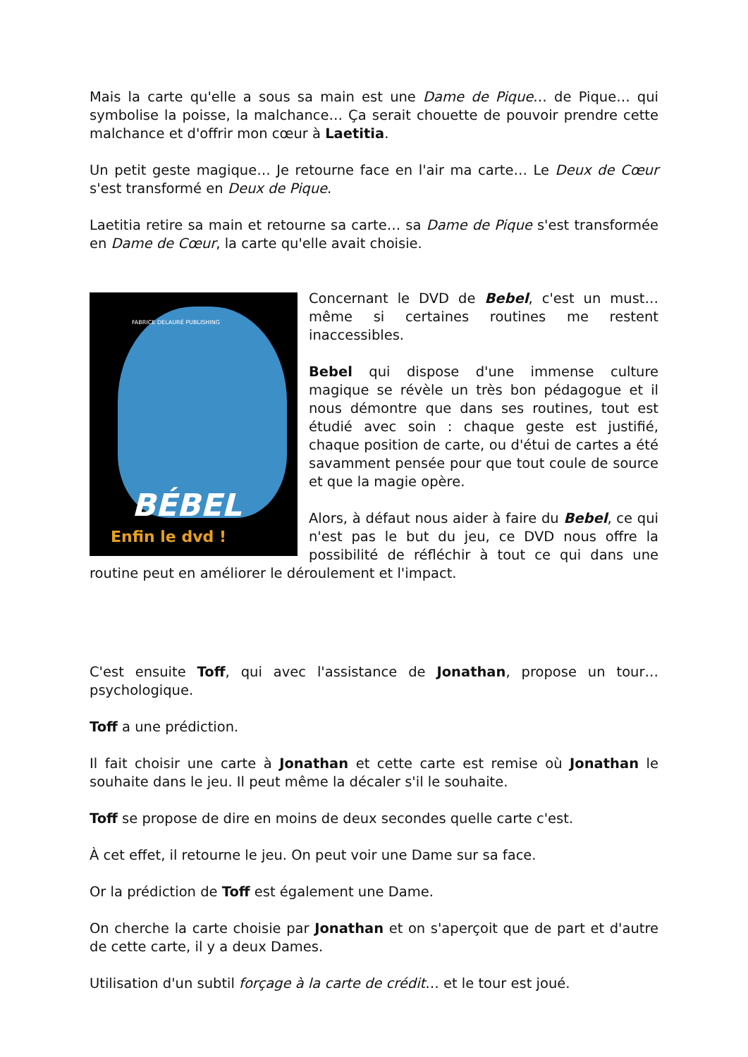Mais la carte qu'elle a sous sa main est une Dame de Pique… de Pique… qui symbolise la poisse, la malchance… Ça serait chouette de pouvoir prendre cette malchance et d'offrir mon cœur à Laetitia.
Un petit geste magique… Je retourne face en l'air ma carte… Le Deux de Cœur s'est transformé en Deux de Pique.
Laetitia retire sa main et retourne sa carte… sa Dame de Pique s'est transformée en Dame de Cœur, la carte qu'elle avait choisie.
FABRICE DELAURÉ PUBLISHING
BÉBEL
Enfin le dvd !
Concernant le DVD de Bebel, c'est un must… même si certaines routines me restent inaccessibles.
Bebel qui dispose d'une immense culture magique se révèle un très bon pédagogue et il nous démontre que dans ses routines, tout est étudié avec soin : chaque geste est justifié, chaque position de carte, ou d'étui de cartes a été savamment pensée pour que tout coule de source et que la magie opère.
Alors, à défaut nous aider à faire du Bebel, ce qui n'est pas le but du jeu, ce DVD nous offre la possibilité de réfléchir à tout ce qui dans une routine peut en améliorer le déroulement et l'impact.
C'est ensuite Toff, qui avec l'assistance de Jonathan, propose un tour… psychologique.
Toff a une prédiction.
Il fait choisir une carte à Jonathan et cette carte est remise où Jonathan le souhaite dans le jeu. Il peut même la décaler s'il le souhaite.
Toff se propose de dire en moins de deux secondes quelle carte c'est.
À cet effet, il retourne le jeu. On peut voir une Dame sur sa face.
Or la prédiction de Toff est également une Dame.
On cherche la carte choisie par Jonathan et on s'aperçoit que de part et d'autre de cette carte, il y a deux Dames.
Utilisation d'un subtil forçage à la carte de crédit… et le tour est joué.